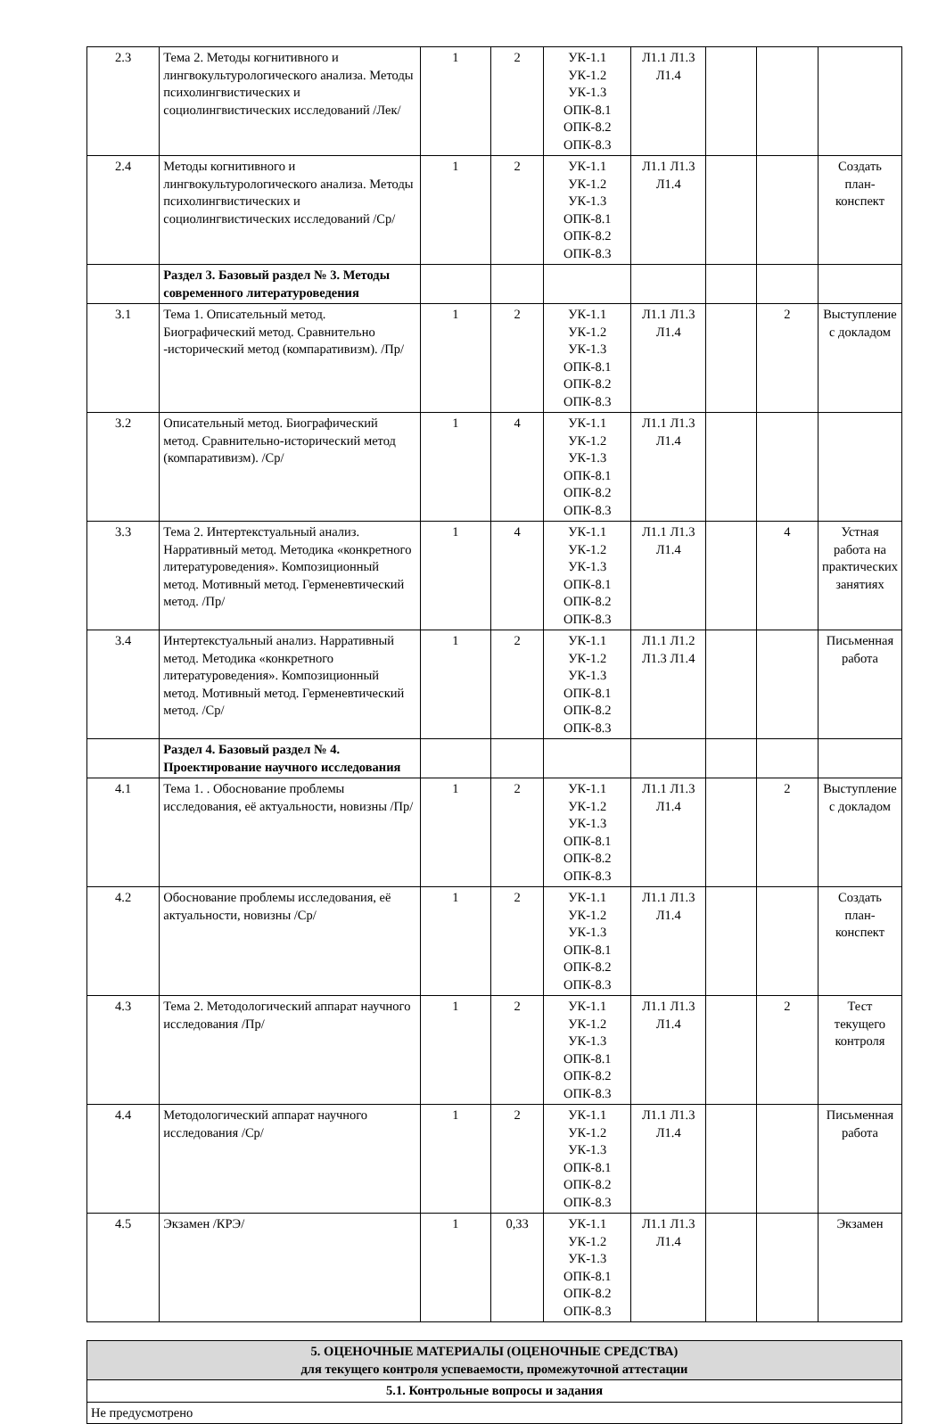| 2.3 | Тема 2. Методы когнитивного и лингвокультурологического анализа. Методы психолингвистических и социолингвистических исследований /Лек/ | 1 | 2 | УК-1.1 УК-1.2 УК-1.3 ОПК-8.1 ОПК-8.2 ОПК-8.3 | Л1.1 Л1.3 Л1.4 | | | |
| 2.4 | Методы когнитивного и лингвокультурологического анализа. Методы психолингвистических и социолингвистических исследований /Ср/ | 1 | 2 | УК-1.1 УК-1.2 УК-1.3 ОПК-8.1 ОПК-8.2 ОПК-8.3 | Л1.1 Л1.3 Л1.4 | | | Создать план-конспект |
| | Раздел 3. Базовый раздел № 3. Методы современного литературоведения | | | | | | | |
| 3.1 | Тема 1. Описательный метод. Биографический метод. Сравнительно -исторический метод (компаративизм). /Пр/ | 1 | 2 | УК-1.1 УК-1.2 УК-1.3 ОПК-8.1 ОПК-8.2 ОПК-8.3 | Л1.1 Л1.3 Л1.4 | | 2 | Выступление с докладом |
| 3.2 | Описательный метод. Биографический метод. Сравнительно-исторический метод (компаративизм). /Ср/ | 1 | 4 | УК-1.1 УК-1.2 УК-1.3 ОПК-8.1 ОПК-8.2 ОПК-8.3 | Л1.1 Л1.3 Л1.4 | | | |
| 3.3 | Тема 2. Интертекстуальный анализ. Нарративный метод. Методика «конкретного литературоведения». Композиционный метод. Мотивный метод. Герменевтический метод. /Пр/ | 1 | 4 | УК-1.1 УК-1.2 УК-1.3 ОПК-8.1 ОПК-8.2 ОПК-8.3 | Л1.1 Л1.3 Л1.4 | | 4 | Устная работа на практических занятиях |
| 3.4 | Интертекстуальный анализ. Нарративный метод. Методика «конкретного литературоведения». Композиционный метод. Мотивный метод. Герменевтический метод. /Ср/ | 1 | 2 | УК-1.1 УК-1.2 УК-1.3 ОПК-8.1 ОПК-8.2 ОПК-8.3 | Л1.1 Л1.2 Л1.3 Л1.4 | | | Письменная работа |
| | Раздел 4. Базовый раздел № 4. Проектирование научного исследования | | | | | | | |
| 4.1 | Тема 1. . Обоснование проблемы исследования, её актуальности, новизны /Пр/ | 1 | 2 | УК-1.1 УК-1.2 УК-1.3 ОПК-8.1 ОПК-8.2 ОПК-8.3 | Л1.1 Л1.3 Л1.4 | | 2 | Выступление с докладом |
| 4.2 | Обоснование проблемы исследования, её актуальности, новизны /Ср/ | 1 | 2 | УК-1.1 УК-1.2 УК-1.3 ОПК-8.1 ОПК-8.2 ОПК-8.3 | Л1.1 Л1.3 Л1.4 | | | Создать план-конспект |
| 4.3 | Тема 2. Методологический аппарат научного исследования /Пр/ | 1 | 2 | УК-1.1 УК-1.2 УК-1.3 ОПК-8.1 ОПК-8.2 ОПК-8.3 | Л1.1 Л1.3 Л1.4 | | 2 | Тест текущего контроля |
| 4.4 | Методологический аппарат научного исследования /Ср/ | 1 | 2 | УК-1.1 УК-1.2 УК-1.3 ОПК-8.1 ОПК-8.2 ОПК-8.3 | Л1.1 Л1.3 Л1.4 | | | Письменная работа |
| 4.5 | Экзамен /КРЭ/ | 1 | 0,33 | УК-1.1 УК-1.2 УК-1.3 ОПК-8.1 ОПК-8.2 ОПК-8.3 | Л1.1 Л1.3 Л1.4 | | | Экзамен |
| 5. ОЦЕНОЧНЫЕ МАТЕРИАЛЫ (ОЦЕНОЧНЫЕ СРЕДСТВА) для текущего контроля успеваемости, промежуточной аттестации |
| 5.1. Контрольные вопросы и задания |
| Не предусмотрено |